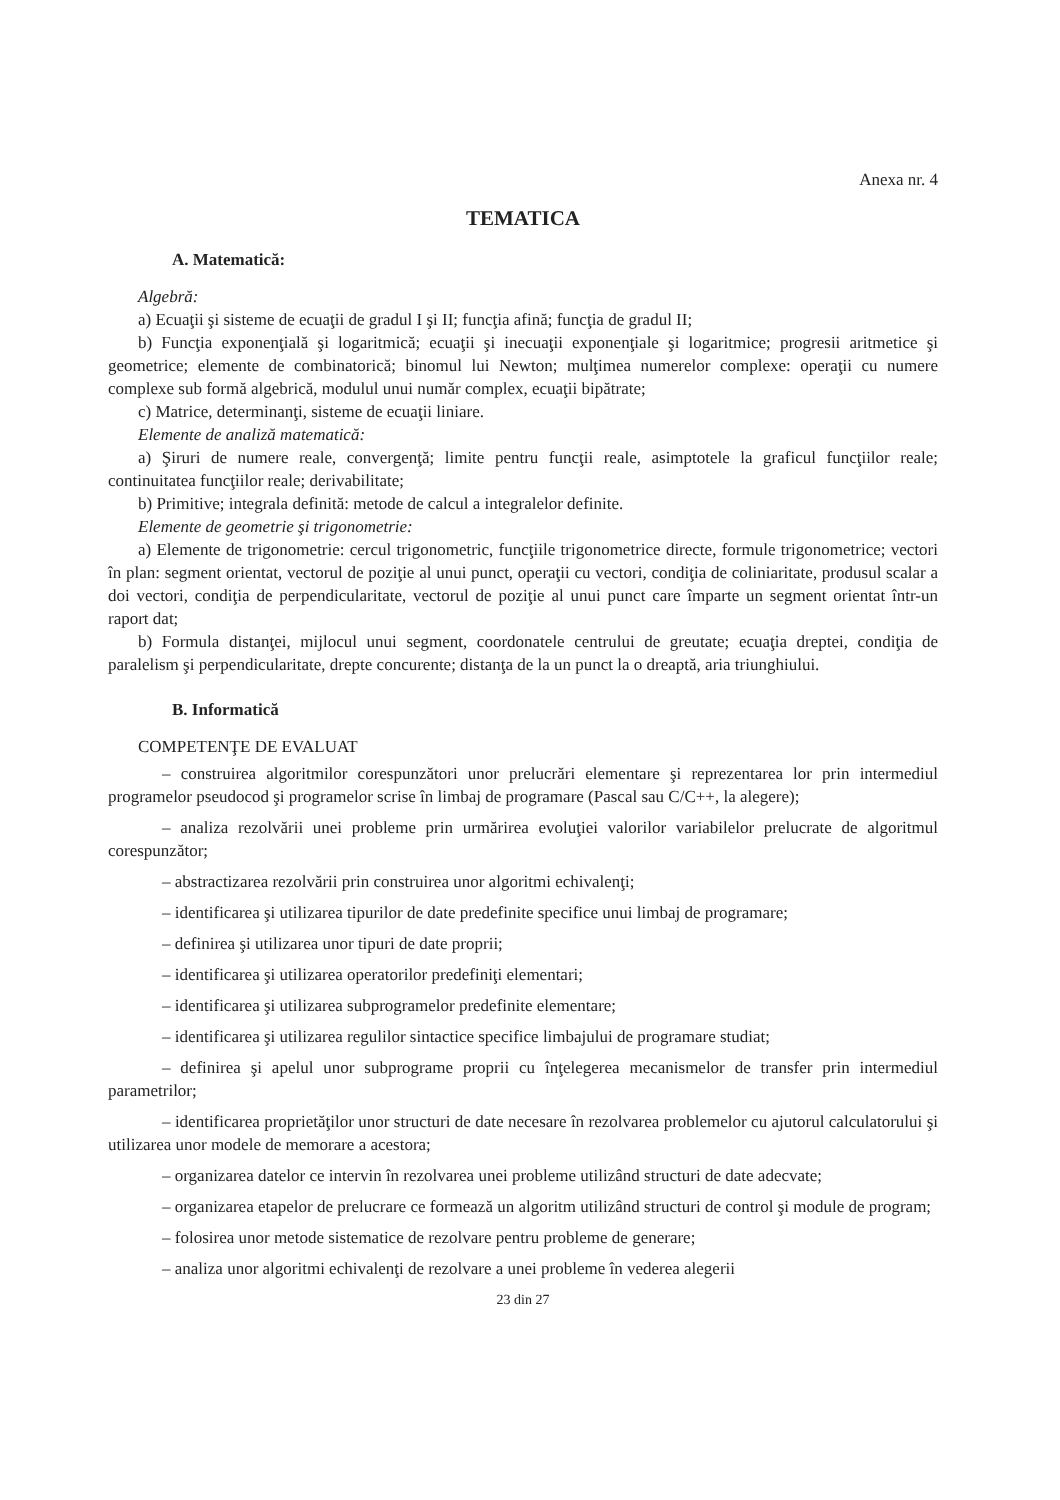Anexa nr. 4
TEMATICA
A. Matematică:
Algebră:
a) Ecuaţii şi sisteme de ecuaţii de gradul I şi II; funcţia afină; funcţia de gradul II;
b) Funcţia exponenţială şi logaritmică; ecuaţii şi inecuaţii exponenţiale şi logaritmice; progresii aritmetice şi geometrice; elemente de combinatorică; binomul lui Newton; mulţimea numerelor complexe: operaţii cu numere complexe sub formă algebrică, modulul unui număr complex, ecuaţii bipătrate;
c) Matrice, determinanţi, sisteme de ecuaţii liniare.
Elemente de analiză matematică:
a) Şiruri de numere reale, convergenţă; limite pentru funcţii reale, asimptotele la graficul funcţiilor reale; continuitatea funcţiilor reale; derivabilitate;
b) Primitive; integrala definită: metode de calcul a integralelor definite.
Elemente de geometrie şi trigonometrie:
a) Elemente de trigonometrie: cercul trigonometric, funcţiile trigonometrice directe, formule trigonometrice; vectori în plan: segment orientat, vectorul de poziţie al unui punct, operaţii cu vectori, condiţia de coliniaritate, produsul scalar a doi vectori, condiţia de perpendicularitate, vectorul de poziţie al unui punct care împarte un segment orientat într-un raport dat;
b) Formula distanţei, mijlocul unui segment, coordonatele centrului de greutate; ecuaţia dreptei, condiţia de paralelism şi perpendicularitate, drepte concurente; distanţa de la un punct la o dreaptă, aria triunghiului.
B. Informatică
COMPETENŢE DE EVALUAT
– construirea algoritmilor corespunzători unor prelucrări elementare şi reprezentarea lor prin intermediul programelor pseudocod şi programelor scrise în limbaj de programare (Pascal sau C/C++, la alegere);
– analiza rezolvării unei probleme prin urmărirea evoluţiei valorilor variabilelor prelucrate de algoritmul corespunzător;
– abstractizarea rezolvării prin construirea unor algoritmi echivalenţi;
– identificarea şi utilizarea tipurilor de date predefinite specifice unui limbaj de programare;
– definirea şi utilizarea unor tipuri de date proprii;
– identificarea şi utilizarea operatorilor predefiniţi elementari;
– identificarea şi utilizarea subprogramelor predefinite elementare;
– identificarea şi utilizarea regulilor sintactice specifice limbajului de programare studiat;
– definirea şi apelul unor subprograme proprii cu înţelegerea mecanismelor de transfer prin intermediul parametrilor;
– identificarea proprietăţilor unor structuri de date necesare în rezolvarea problemelor cu ajutorul calculatorului şi utilizarea unor modele de memorare a acestora;
– organizarea datelor ce intervin în rezolvarea unei probleme utilizând structuri de date adecvate;
– organizarea etapelor de prelucrare ce formează un algoritm utilizând structuri de control şi module de program;
– folosirea unor metode sistematice de rezolvare pentru probleme de generare;
– analiza unor algoritmi echivalenţi de rezolvare a unei probleme în vederea alegerii
23 din 27